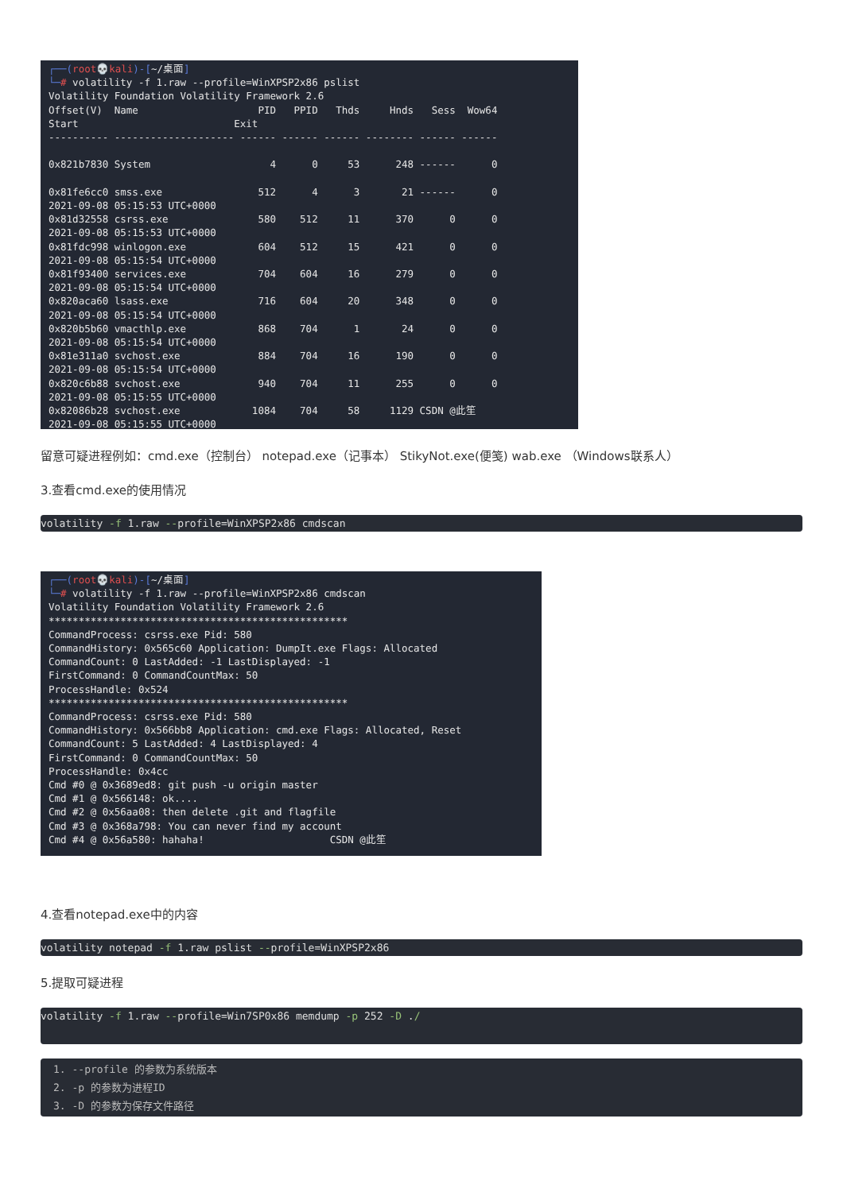┌──(root💀kali)-[~/桌面] └─# volatility -f 1.raw --profile=WinXPSP2x86 pslist Volatility Foundation Volatility Framework 2.6 Offset(V) Name PID PPID Thds Hnds Sess Wow64 Start Exit ---------- -------------------- ------ ------ ------ -------- ------ ------ 0x821b7830 System 4 0 53 248 ------ 0 0x81fe6cc0 smss.exe 512 4 3 21 ------ 0 2021-09-08 05:15:53 UTC+0000 0x81d32558 csrss.exe 580 512 11 370 0 0 2021-09-08 05:15:53 UTC+0000 0x81fdc998 winlogon.exe 604 512 15 421 0 0 2021-09-08 05:15:54 UTC+0000 0x81f93400 services.exe 704 604 16 279 0 0 2021-09-08 05:15:54 UTC+0000 0x820aca60 lsass.exe 716 604 20 348 0 0 2021-09-08 05:15:54 UTC+0000 0x820b5b60 vmacthlp.exe 868 704 1 24 0 0 2021-09-08 05:15:54 UTC+0000 0x81e311a0 svchost.exe 884 704 16 190 0 0 2021-09-08 05:15:54 UTC+0000 0x820c6b88 svchost.exe 940 704 11 255 0 0 2021-09-08 05:15:55 UTC+0000 0x82086b28 svchost.exe 1084 704 58 1129 CSDN @此笙 2021-09-08 05:15:55 UTC+0000
留意可疑进程例如：cmd.exe（控制台） notepad.exe（记事本） StikyNot.exe(便笺) wab.exe （Windows联系人）
3.查看cmd.exe的使用情况
volatility -f 1.raw --profile=WinXPSP2x86 cmdscan
┌──(root💀kali)-[~/桌面] └─# volatility -f 1.raw --profile=WinXPSP2x86 cmdscan Volatility Foundation Volatility Framework 2.6 ************************************************** CommandProcess: csrss.exe Pid: 580 CommandHistory: 0x565c60 Application: DumpIt.exe Flags: Allocated CommandCount: 0 LastAdded: -1 LastDisplayed: -1 FirstCommand: 0 CommandCountMax: 50 ProcessHandle: 0x524 ************************************************** CommandProcess: csrss.exe Pid: 580 CommandHistory: 0x566bb8 Application: cmd.exe Flags: Allocated, Reset CommandCount: 5 LastAdded: 4 LastDisplayed: 4 FirstCommand: 0 CommandCountMax: 50 ProcessHandle: 0x4cc Cmd #0 @ 0x3689ed8: git push -u origin master Cmd #1 @ 0x566148: ok.... Cmd #2 @ 0x56aa08: then delete .git and flagfile Cmd #3 @ 0x368a798: You can never find my account Cmd #4 @ 0x56a580: hahaha! CSDN @此笙
4.查看notepad.exe中的内容
volatility notepad -f 1.raw pslist --profile=WinXPSP2x86
5.提取可疑进程
volatility -f 1.raw --profile=Win7SP0x86 memdump -p 252 -D ./
1. --profile 的参数为系统版本
2. -p 的参数为进程ID
3. -D 的参数为保存文件路径